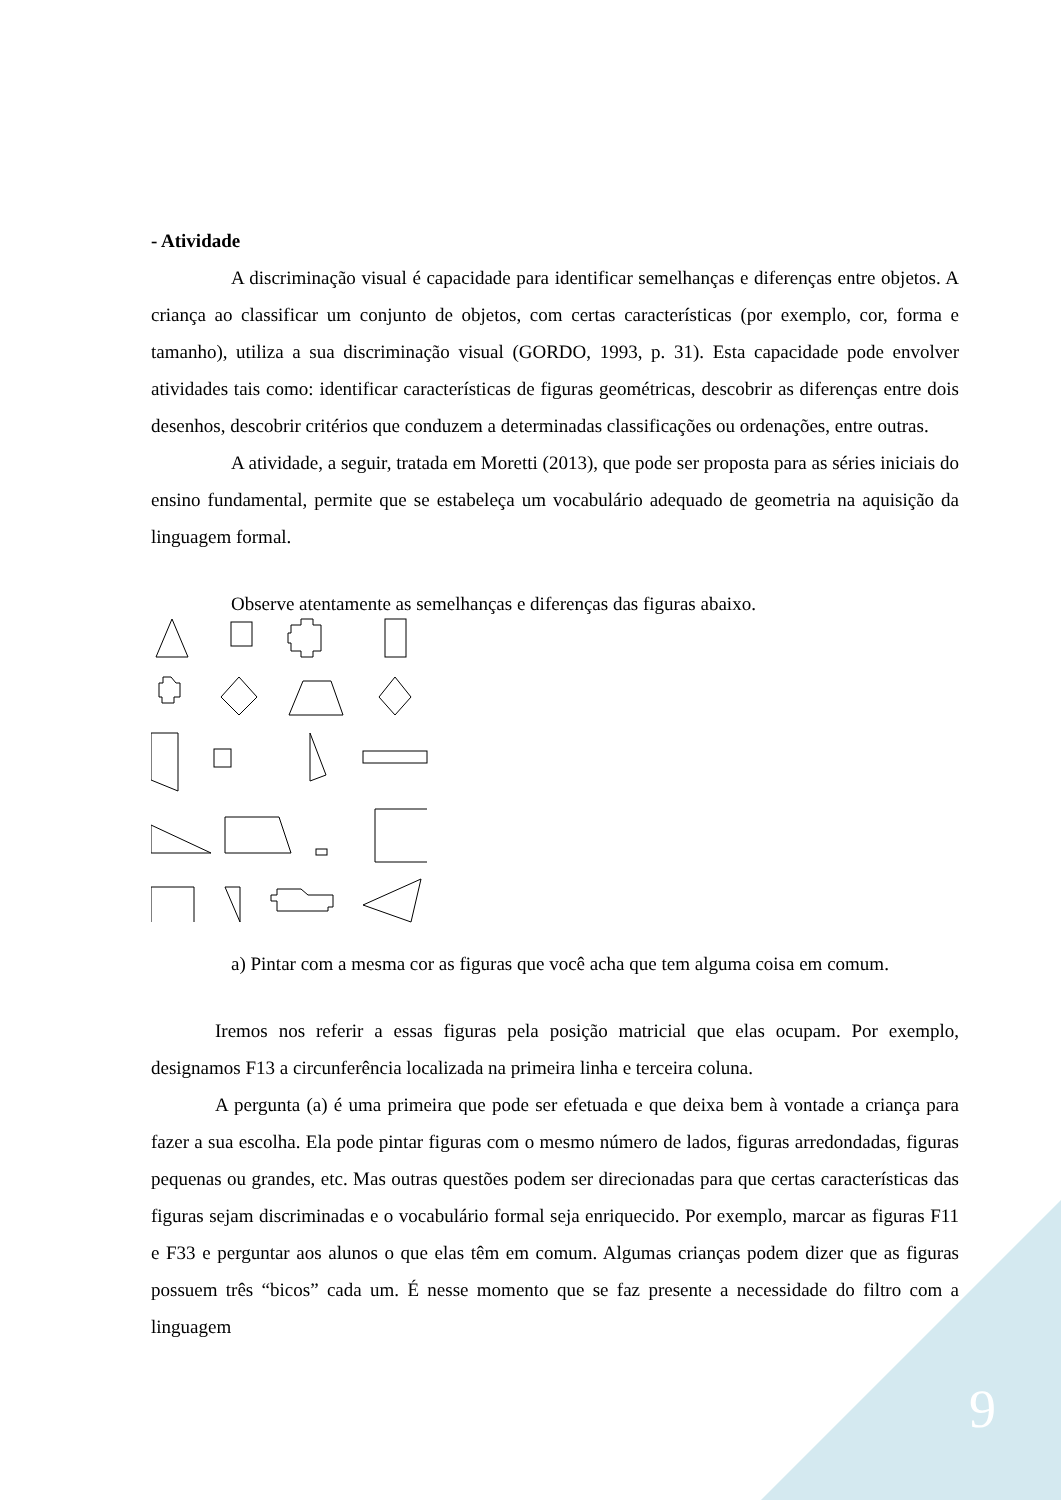- Atividade
A discriminação visual é capacidade para identificar semelhanças e diferenças entre objetos. A criança ao classificar um conjunto de objetos, com certas características (por exemplo, cor, forma e tamanho), utiliza a sua discriminação visual (GORDO, 1993, p. 31). Esta capacidade pode envolver atividades tais como: identificar características de figuras geométricas, descobrir as diferenças entre dois desenhos, descobrir critérios que conduzem a determinadas classificações ou ordenações, entre outras.
A atividade, a seguir, tratada em Moretti (2013), que pode ser proposta para as séries iniciais do ensino fundamental, permite que se estabeleça um vocabulário adequado de geometria na aquisição da linguagem formal.
Observe atentamente as semelhanças e diferenças das figuras abaixo.
a) Pintar com a mesma cor as figuras que você acha que tem alguma coisa em comum.
Iremos nos referir a essas figuras pela posição matricial que elas ocupam. Por exemplo, designamos F13 a circunferência localizada na primeira linha e terceira coluna.
A pergunta (a) é uma primeira que pode ser efetuada e que deixa bem à vontade a criança para fazer a sua escolha. Ela pode pintar figuras com o mesmo número de lados, figuras arredondadas, figuras pequenas ou grandes, etc. Mas outras questões podem ser direcionadas para que certas características das figuras sejam discriminadas e o vocabulário formal seja enriquecido. Por exemplo, marcar as figuras F11 e F33 e perguntar aos alunos o que elas têm em comum. Algumas crianças podem dizer que as figuras possuem três “bicos” cada um. É nesse momento que se faz presente a necessidade do filtro com a linguagem
9